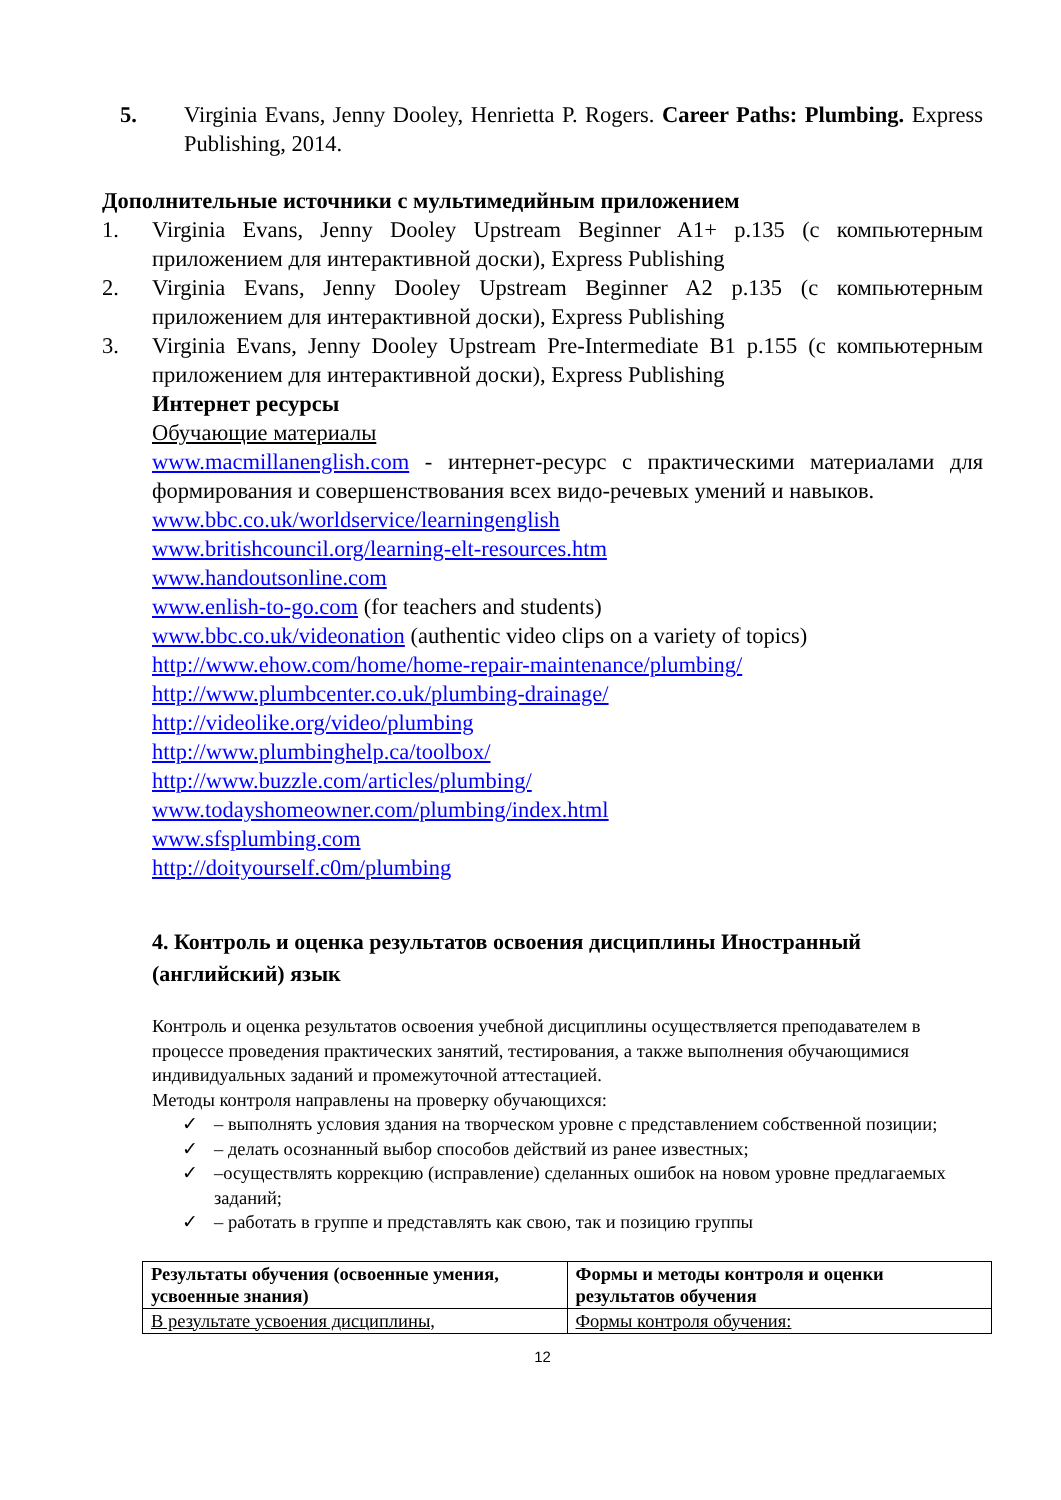5. Virginia Evans, Jenny Dooley, Henrietta P. Rogers. Career Paths: Plumbing. Express Publishing, 2014.
Дополнительные источники с мультимедийным приложением
1. Virginia Evans, Jenny Dooley Upstream Beginner A1+ p.135 (с компьютерным приложением для интерактивной доски), Express Publishing
2. Virginia Evans, Jenny Dooley Upstream Beginner A2 p.135 (с компьютерным приложением для интерактивной доски), Express Publishing
3. Virginia Evans, Jenny Dooley Upstream Pre-Intermediate B1 p.155 (с компьютерным приложением для интерактивной доски), Express Publishing
Интернет ресурсы
Обучающие материалы
www.macmillanenglish.com - интернет-ресурс с практическими материалами для формирования и совершенствования всех видо-речевых умений и навыков.
www.bbc.co.uk/worldservice/learningenglish
www.britishcouncil.org/learning-elt-resources.htm
www.handoutsonline.com
www.enlish-to-go.com (for teachers and students)
www.bbc.co.uk/videonation (authentic video clips on a variety of topics)
http://www.ehow.com/home/home-repair-maintenance/plumbing/
http://www.plumbcenter.co.uk/plumbing-drainage/
http://videolike.org/video/plumbing
http://www.plumbinghelp.ca/toolbox/
http://www.buzzle.com/articles/plumbing/
www.todayshomeowner.com/plumbing/index.html
www.sfsplumbing.com
http://doityourself.c0m/plumbing
4. Контроль и оценка результатов освоения дисциплины Иностранный (английский) язык
Контроль и оценка результатов освоения учебной дисциплины осуществляется преподавателем в процессе проведения практических занятий, тестирования, а также выполнения обучающимися индивидуальных заданий и промежуточной аттестацией.
Методы контроля направлены на проверку обучающихся:
✓ – выполнять условия здания на творческом уровне с представлением собственной позиции;
✓ – делать осознанный выбор способов действий из ранее известных;
✓ –осуществлять коррекцию (исправление) сделанных ошибок на новом уровне предлагаемых заданий;
✓ – работать в группе и представлять как свою, так и позицию группы
| Результаты обучения (освоенные умения, усвоенные знания) | Формы и методы контроля и оценки результатов обучения |
| --- | --- |
| В результате усвоения дисциплины, | Формы контроля обучения: |
12